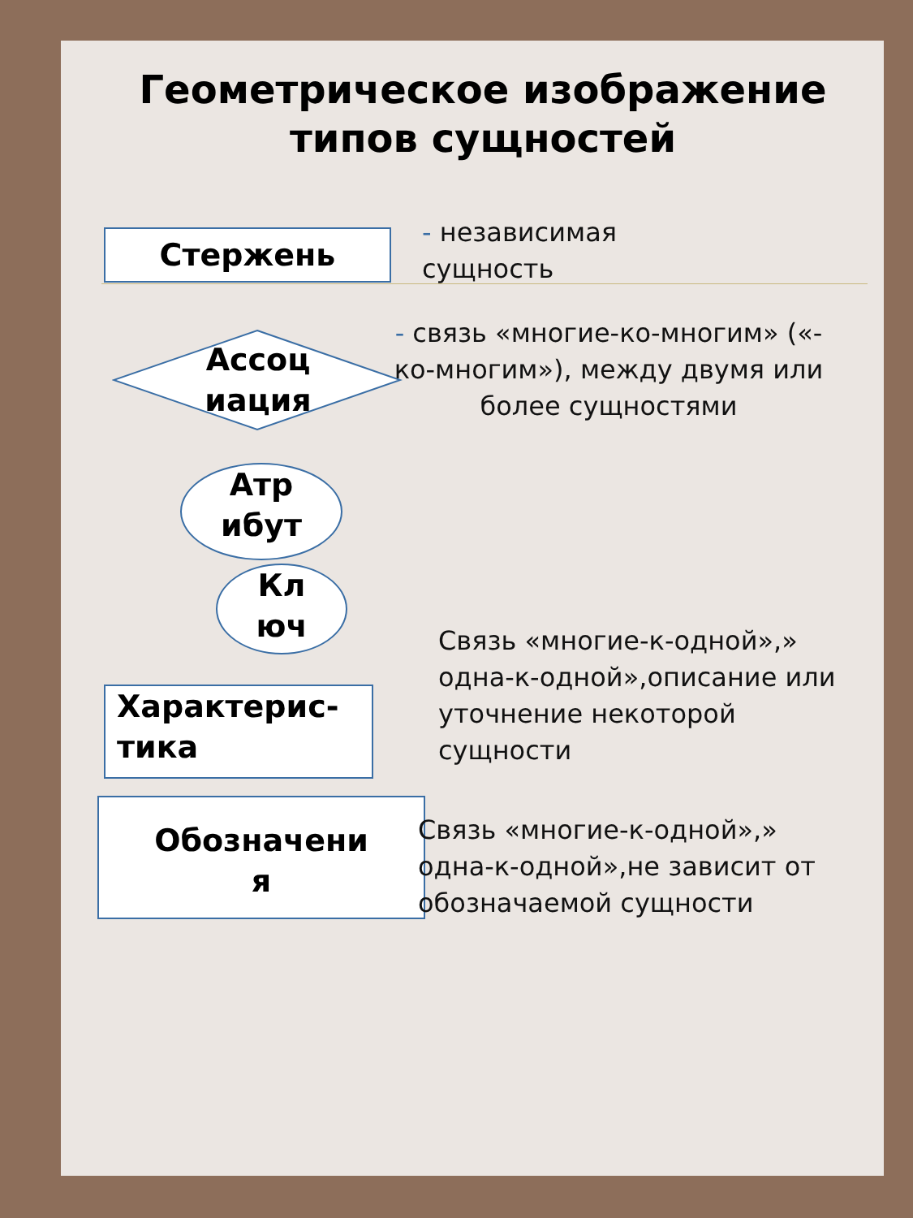Геометрическое изображение типов сущностей
Стержень
- независимая
сущность
Ассоц иация
- связь «многие-ко-многим» («-ко-многим»), между двумя или более сущностями
Атр
ибут
Кл
юч
Связь «многие-к-одной»,» одна-к-одной»,описание или уточнение некоторой сущности
Характерис-
тика
Обозначени
я
Связь «многие-к-одной»,» одна-к-одной»,не зависит от обозначаемой сущности